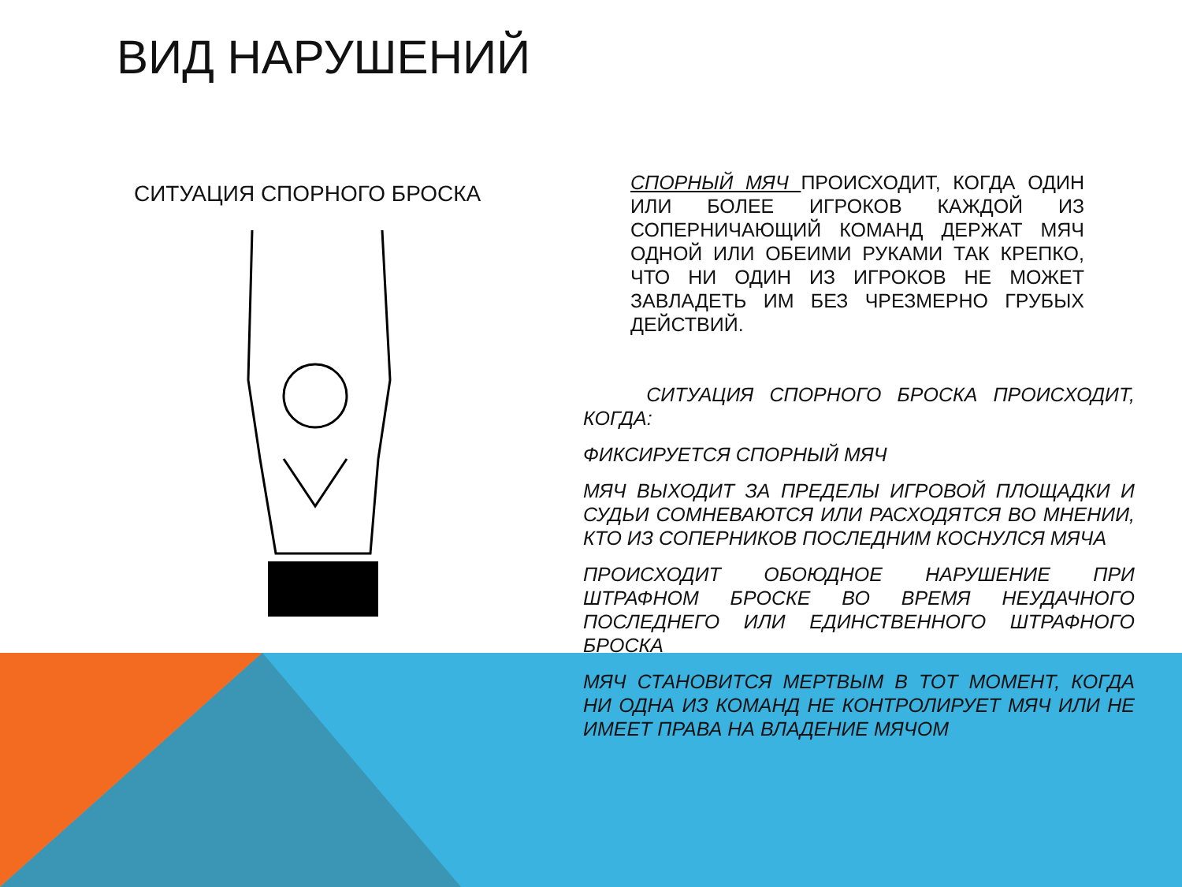ВИД НАРУШЕНИЙ
СИТУАЦИЯ СПОРНОГО БРОСКА
СПОРНЫЙ МЯЧ ПРОИСХОДИТ, КОГДА ОДИН ИЛИ БОЛЕЕ ИГРОКОВ КАЖДОЙ ИЗ СОПЕРНИЧАЮЩИЙ КОМАНД ДЕРЖАТ МЯЧ ОДНОЙ ИЛИ ОБЕИМИ РУКАМИ ТАК КРЕПКО, ЧТО НИ ОДИН ИЗ ИГРОКОВ НЕ МОЖЕТ ЗАВЛАДЕТЬ ИМ БЕЗ ЧРЕЗМЕРНО ГРУБЫХ ДЕЙСТВИЙ.
СИТУАЦИЯ СПОРНОГО БРОСКА ПРОИСХОДИТ, КОГДА:
ФИКСИРУЕТСЯ СПОРНЫЙ МЯЧ
МЯЧ ВЫХОДИТ ЗА ПРЕДЕЛЫ ИГРОВОЙ ПЛОЩАДКИ И СУДЬИ СОМНЕВАЮТСЯ ИЛИ РАСХОДЯТСЯ ВО МНЕНИИ, КТО ИЗ СОПЕРНИКОВ ПОСЛЕДНИМ КОСНУЛСЯ МЯЧА
ПРОИСХОДИТ ОБОЮДНОЕ НАРУШЕНИЕ ПРИ ШТРАФНОМ БРОСКЕ ВО ВРЕМЯ НЕУДАЧНОГО ПОСЛЕДНЕГО ИЛИ ЕДИНСТВЕННОГО ШТРАФНОГО БРОСКА
МЯЧ СТАНОВИТСЯ МЕРТВЫМ В ТОТ МОМЕНТ, КОГДА НИ ОДНА ИЗ КОМАНД НЕ КОНТРОЛИРУЕТ МЯЧ ИЛИ НЕ ИМЕЕТ ПРАВА НА ВЛАДЕНИЕ МЯЧОМ